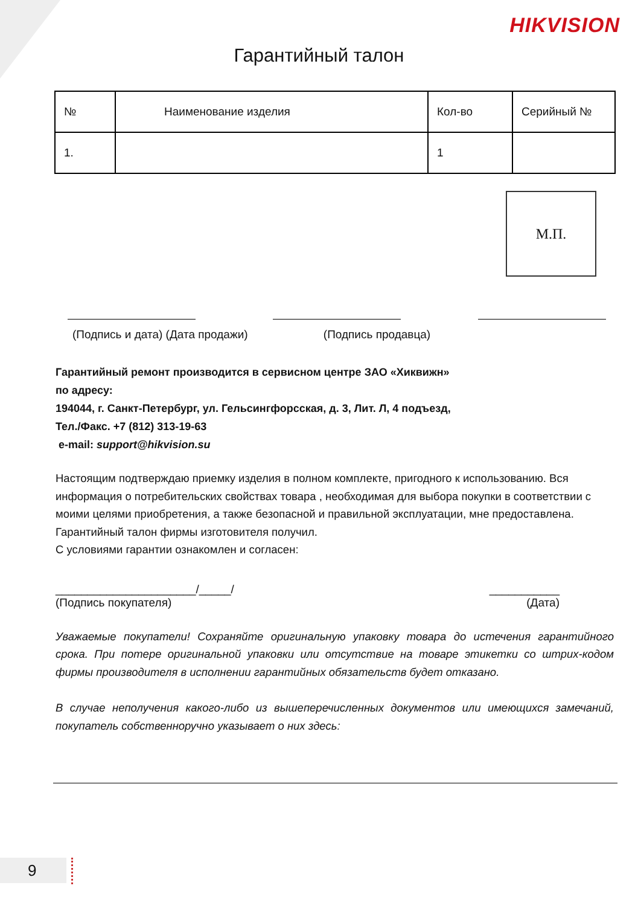HIKVISION
Гарантийный талон
| № | Наименование изделия | Кол-во | Серийный № |
| 1. | | 1 | |
М.П.
(Подпись и дата) (Дата продажи) (Подпись продавца)
Гарантийный ремонт производится в сервисном центре ЗАО «Хиквижн»
по адресу:
194044, г. Санкт-Петербург, ул. Гельсингфорсская, д. 3, Лит. Л, 4 подъезд,
Тел./Факс. +7 (812) 313-19-63
e-mail: support@hikvision.su
Настоящим подтверждаю приемку изделия в полном комплекте, пригодного к использованию. Вся информация о потребительских свойствах товара , необходимая для выбора покупки в соответствии с моими целями приобретения, а также безопасной и правильной эксплуатации, мне предоставлена.
Гарантийный талон фирмы изготовителя получил.
С условиями гарантии ознакомлен и согласен:
______________________/_____/
(Подпись покупателя) ___________
(Дата)
Уважаемые покупатели! Сохраняйте оригинальную упаковку товара до истечения гарантийного срока. При потере оригинальной упаковки или отсутствие на товаре этикетки со штрих-кодом фирмы производителя в исполнении гарантийных обязательств будет отказано.
В случае неполучения какого-либо из вышеперечисленных документов или имеющихся замечаний, покупатель собственноручно указывает о них здесь:
9